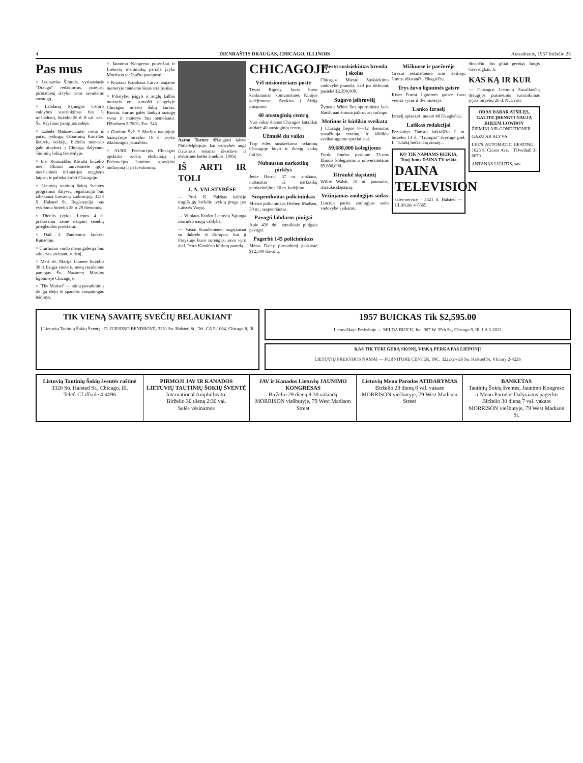4 DIENRAŠTIS DRAUGAS, CHICAGO, ILLINOIS Antradienis, 1957 birželio 25
Pas mus
× Leonardas Šimutis, vyriausiasis "Draugo" redaktorius, praėjusį pirmadienį išvyko trims savaitėms atostogų.
× Labdarių Sąjungos Centro valdybos susirinkimas bus šį trečiadienį, birželio 26 d. 8 val. vak. Šv. Kryžiaus parapijos salėje.
× Izabelė Matusevičiūtė, viena iš pačių ryškiųjų dabartinių Kanados lietuvių veikėjų, birželio mėnesio gale atvyksta į Chicagą dalyvauti Tautinių šokių festivalyje.
× Inž. Romualdas Kašuba birželio mėn. Illinois universitete įgijo mechaninės inžinerijos magistro laipsnį ir palieka dirbti Chicagoje.
× Lietuvių tautinių šokių šventės programos dalyvių registracija bus atliekama Lietuvių auditorijoj, 3133 S. Halsted St. Registracija bus vykdoma birželio 28 ir 29 dienomis.
× Didelis įvykis. Liepos 4 d. prakasama žemė naujam senelių prieglaudos priestatui.
× Dail. J. Pautienius lankėsi Kanadoje.
× Čiurlionio vardo meno galerija bus atidaryta ateinantį rudenį.
× Med. dr. Marija Linienė birželio 30 d. baigia vienerių metų rezidentės pareigas Šv. Nazareto Marijos ligoninėje Chicagoje.
× "The Marian" — tokiu pavadinimu tik gą išėjo iš spaudos simpatingas leidinys.
× Jaunimo Kongreso posėdžiai ir Lietuvių menininkų paroda įvyks Morrison viešbučio patalpose.
× Kristaus Karaliaus Laivo naujame numeryje randame šiuos straipsnius.
× Pilietybei įsigyti ir anglų kalbai mokytis yra suruošti daugelyje Chicagos miesto dalių kursai. Kursai, kurius galės lankyti suaugę vyrai ir moterys bus nemokami. DEarborn 2-7801, Ext. 345.
× Gimimo Švč. P. Marijos naujojoje bažnyčioje birželio 16 d. įvyko iškilmingos pamaldos.
× ALRK Federacijos Chicagos apskritis ruošia ekskursiją į Federacijos Jaunimo stovyklos atidarymą ir pašventinimą.
Aaron Turner džiaugiasi laisve Philadelphijoje, kai valstybės augš čiausiasis teismas išvadavo iš elektrinės kėdės šmėklos. (INS)
IŠ ARTI IR TOLI
J. A. VALSTYBĖSE
— Prof. K. Pakštas kalbėjo tragiškųjų birželio įvykių proga per Laisvės Varpą.
— Vilniaus Krašto Lietuvių Sąjunga išsirinko naują valdybą.
— Vasiai Kiaulėnienei, sugrįžusiai su dukrele iš Europos, kur ji Paryžiuje buvo surengusi savo vyro dail. Petro Kiaulėno kūrinių parodą.
CHICAGOJE
Vėl misionieriaus poste
Tėvas Rigney, kuris buvo kankinamas komunistinės Kinijos kalėjimuose, išvyksta į Airiją misijoms.
40 atostoginių centrų
Nuo vakar dienos Chicagos katalikai atidarė 40 atostoginių centrų.
Užmušė du vaiku
Tarp eilės susisiekimo nelaimių Chicagoje buvo ir dviejų vaikų mirtys.
Nubaustas narkotikų pirklys
Jesse Harris, 37 m. amžiaus, nubaustas už narkotikų pardavinėjimą 10 m. kalėjimo.
Suspenduotas policininkas
Miesto policininkas Herbert Madsen, 30 m., suspenduotas.
Pavogti labdaros pinigai
Apie 420 dol. smulkiais pinigais pavogti.
Pagerbė 145 policininkus
Mėras Daley pirmadienį paskirstė $12,500 dovanų.
Miesto susisiekimas brenda į skolas
Chicagos Miesto Susisiekimo vadovybė praneša, kad jos deficitas pasiekė $2,398,009.
Sugavo įsibrovėlį
Žymaus White Sox sportininko Jack Harshman žmona įsibrovusį sučiupo.
Motinos ir kūdikio sveikata
Į Chicagą liepos 8—12 dienomis suvažiuoja motinų ir kūdikių sveikatingumo specialistai.
$9,680,000 kolegijoms
Fordo fondas pasiuntė 33-ims Illinois kolegijoms ir universitetams $9,680,000.
Ištraukė skęstantį
Willie Walsh, 18 m. jaunuolis, ištraukė skęstantį.
Vežiojamas zoologijos sodas
Lincoln parko zoologijos sodo vadovybė vaikams.
Miškuose ir paežerėje
Gražus sekmadienio oras išviliojo šimtus tūkstančių čikagiečių.
Trys žuvo ligoninės gaisre
River Forest ligoninės gaisre žuvo vienas vyras ir dvi moterys.
Lanko Izraelį
Izraelį aplankyti nutarė 48 čikagiečiai.
Laiškas redakcijai
Perskaitęs Tamstų laikraščio š. m. birželio 14 d. "Trumpai" skyriuje prel. L. Tulabą liečiančią žinutę...
KO TIK NAMAMS REIKIA, Tuoj Jums DAINA TV teikia
DAINA TELEVISION
sales-service · 3321 S. Halsted — CLiffside 4-5665
dinančiu. Jus giliai gerbiąs Jurgis Gravrogkas, Jr.
KAS KĄ IR KUR
— Chicagos Lietuvių Suvalkiečių draugijos pusmetinis susirinkimas įvyks birželio 26 d. Nut. rašt.
ORAS DABAR ATŠILĘS, GALITE ĮRENGTI NAUJĄ RHEEM LOWBOY
ŽIEMINĮ AIR-CONDITIONER
GAZU AR ALYVA
LEE'S AUTOMATIC HEATING · 1626 S. Cicero Ave. · TOwnhall 3-6670
ANTANAS LIGUTIS, sav.
TIK VIENĄ SAVAITĘ SVEČIŲ BELAUKIANT
Į Lietuvių Tautinių Šokių Šventę · D. JURJONO BENDROVĖ, 3251 So. Halsted St., Tel. CA 5-1064, Chicago 8, Ill.
1957 BUICKAS Tik $2,595.00
Lietuviškoje Prekyboje — MILDA BUICK, Inc. 907 W. 35th St., Chicago 9, Ill. LA 3-2022
KAS TIK TURI GERĄ SKONĮ, VISKĄ PERKA PAS LIEPONĮ!
LIETUVIŲ PREKYBOS NAMAI — FURNITURE CENTER, INC. 3222-24-26 So. Halsted St. VIctory 2-4226
Lietuvių Tautinių Šokių šventės raštinė
3320 So. Halsted St., Chicago, Ill.
Telef. CLiffside 4-4096
PIRMOJI JAV IR KANADOS LIETUVIŲ TAUTINIŲ ŠOKIŲ ŠVENTĖ
International Amphitheatre
Birželio 30 dieną 2:30 val.
Salės vėsinamos
JAV ir Kanados Lietuvių JAUNIMO KONGRESAS
Birželio 29 dieną 9:30 valandą
MORRISON viešbutyje, 79 West Madison Street
Lietuvių Meno Parodos ATIDARYMAS
Birželio 28 dieną 8 val. vakare
MORRISON viešbutyje, 79 West Madison Street
BANKETAS
Tautinių Šokių šventės, Jaunimo Kongreso ir Meno Parodos Dalyviams pagerbti
Birželio 30 dieną 7 val. vakare
MORRISON viešbutyje, 79 West Madison St.